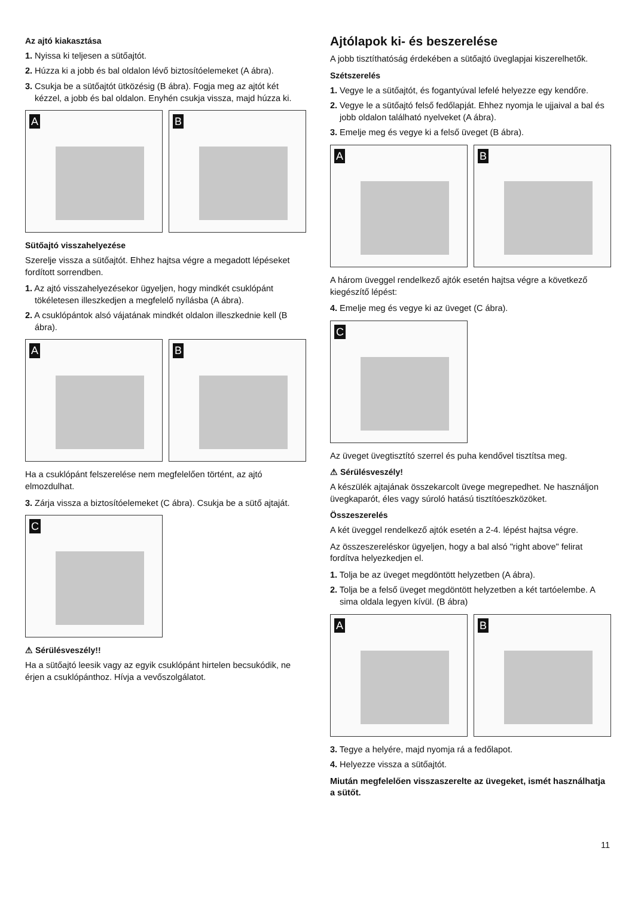Az ajtó kiakasztása
1. Nyissa ki teljesen a sütőajtót.
2. Húzza ki a jobb és bal oldalon lévő biztosítóelemeket (A ábra).
3. Csukja be a sütőajtót ütközésig (B ábra). Fogja meg az ajtót két kézzel, a jobb és bal oldalon. Enyhén csukja vissza, majd húzza ki.
A
B
Sütőajtó visszahelyezése
Szerelje vissza a sütőajtót. Ehhez hajtsa végre a megadott lépéseket fordított sorrendben.
1. Az ajtó visszahelyezésekor ügyeljen, hogy mindkét csuklópánt tökéletesen illeszkedjen a megfelelő nyílásba (A ábra).
2. A csuklópántok alsó vájatának mindkét oldalon illeszkednie kell (B ábra).
A
B
Ha a csuklópánt felszerelése nem megfelelően történt, az ajtó elmozdulhat.
3. Zárja vissza a biztosítóelemeket (C ábra). Csukja be a sütő ajtaját.
C
⚠ Sérülésveszély!!
Ha a sütőajtó leesik vagy az egyik csuklópánt hirtelen becsukódik, ne érjen a csuklópánthoz. Hívja a vevőszolgálatot.
Ajtólapok ki- és beszerelése
A jobb tisztíthatóság érdekében a sütőajtó üveglapjai kiszerelhetők.
Szétszerelés
1. Vegye le a sütőajtót, és fogantyúval lefelé helyezze egy kendőre.
2. Vegye le a sütőajtó felső fedőlapját. Ehhez nyomja le ujjaival a bal és jobb oldalon található nyelveket (A ábra).
3. Emelje meg és vegye ki a felső üveget (B ábra).
A
B
A három üveggel rendelkező ajtók esetén hajtsa végre a következő kiegészítő lépést:
4. Emelje meg és vegye ki az üveget (C ábra).
C
Az üveget üvegtisztító szerrel és puha kendővel tisztítsa meg.
⚠ Sérülésveszély!
A készülék ajtajának összekarcolt üvege megrepedhet. Ne használjon üvegkaparót, éles vagy súroló hatású tisztítóeszközöket.
Összeszerelés
A két üveggel rendelkező ajtók esetén a 2-4. lépést hajtsa végre.
Az összeszereléskor ügyeljen, hogy a bal alsó "right above" felirat fordítva helyezkedjen el.
1. Tolja be az üveget megdöntött helyzetben (A ábra).
2. Tolja be a felső üveget megdöntött helyzetben a két tartóelembe. A sima oldala legyen kívül. (B ábra)
A
B
3. Tegye a helyére, majd nyomja rá a fedőlapot.
4. Helyezze vissza a sütőajtót.
Miután megfelelően visszaszerelte az üvegeket, ismét használhatja a sütőt.
11